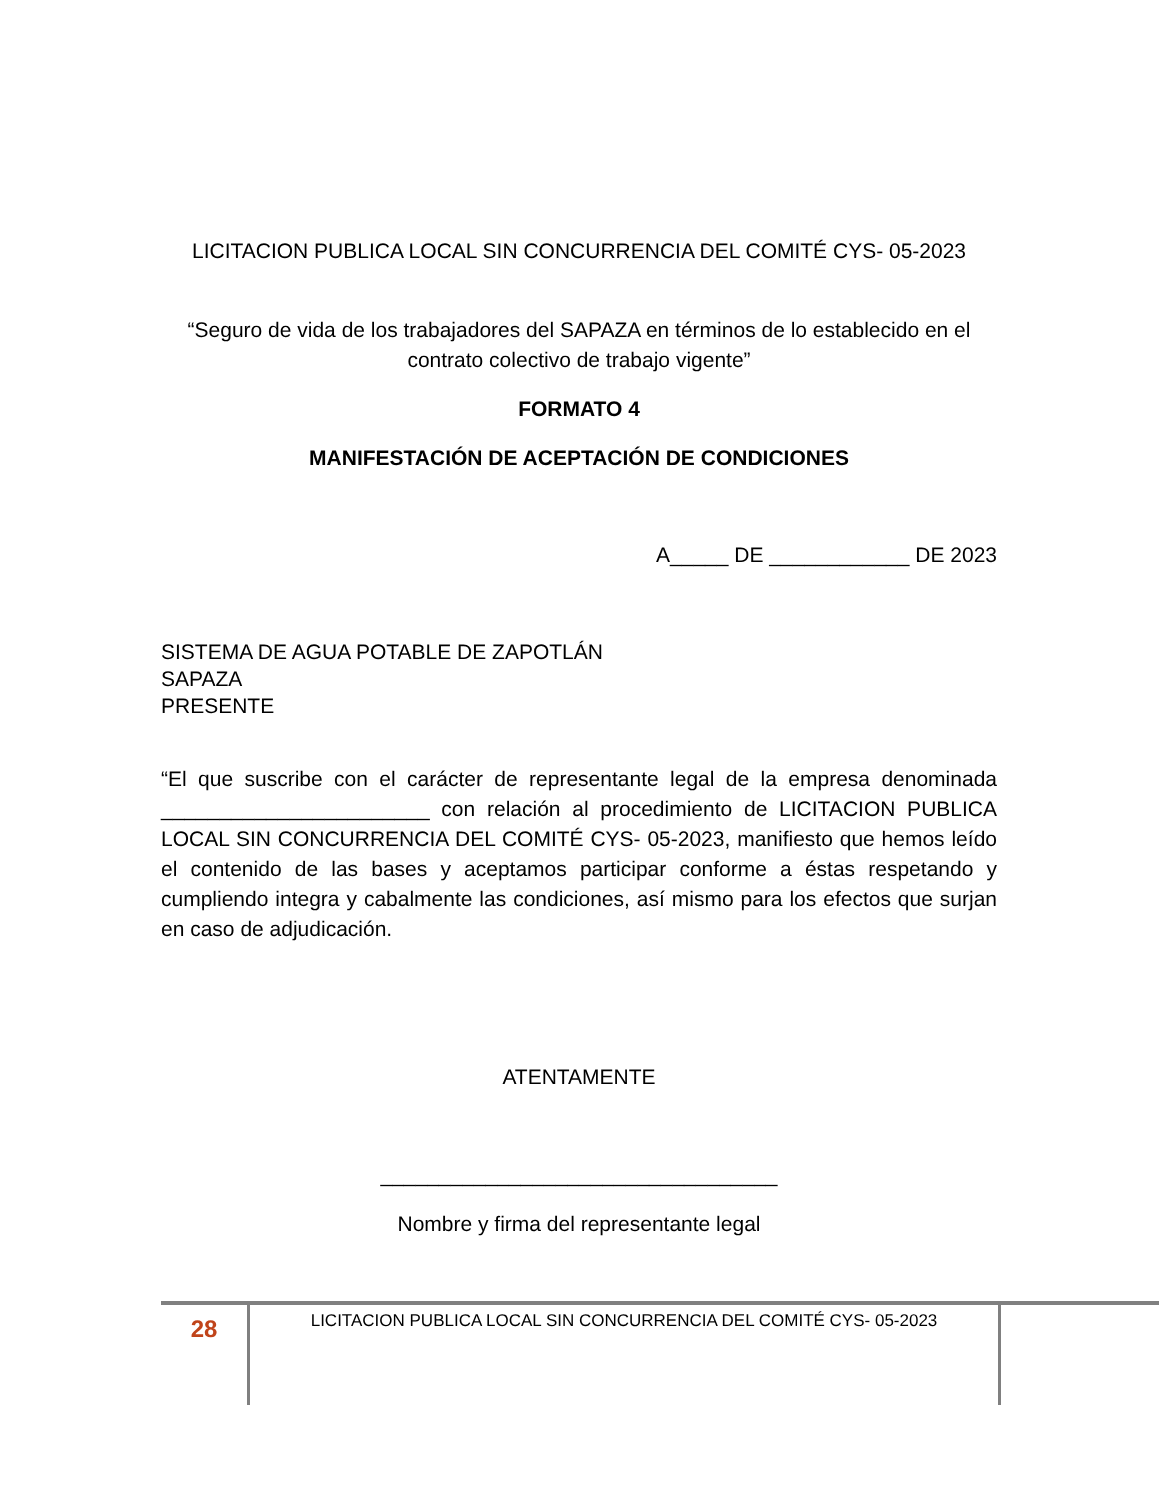LICITACION PUBLICA LOCAL SIN CONCURRENCIA DEL COMITÉ CYS- 05-2023
“Seguro de vida de los trabajadores del SAPAZA en términos de lo establecido en el contrato colectivo de trabajo vigente”
FORMATO 4
MANIFESTACIÓN DE ACEPTACIÓN DE CONDICIONES
A_____ DE ____________ DE 2023
SISTEMA DE AGUA POTABLE DE ZAPOTLÁN
SAPAZA
PRESENTE
“El que suscribe con el carácter de representante legal de la empresa denominada _______________________ con relación al procedimiento de LICITACION PUBLICA LOCAL SIN CONCURRENCIA DEL COMITÉ CYS- 05-2023, manifiesto que hemos leído el contenido de las bases y aceptamos participar conforme a éstas respetando y cumpliendo integra y cabalmente las condiciones, así mismo para los efectos que surjan en caso de adjudicación.
ATENTAMENTE
__________________________________
Nombre y firma del representante legal
28
LICITACION PUBLICA LOCAL SIN CONCURRENCIA DEL COMITÉ CYS- 05-2023